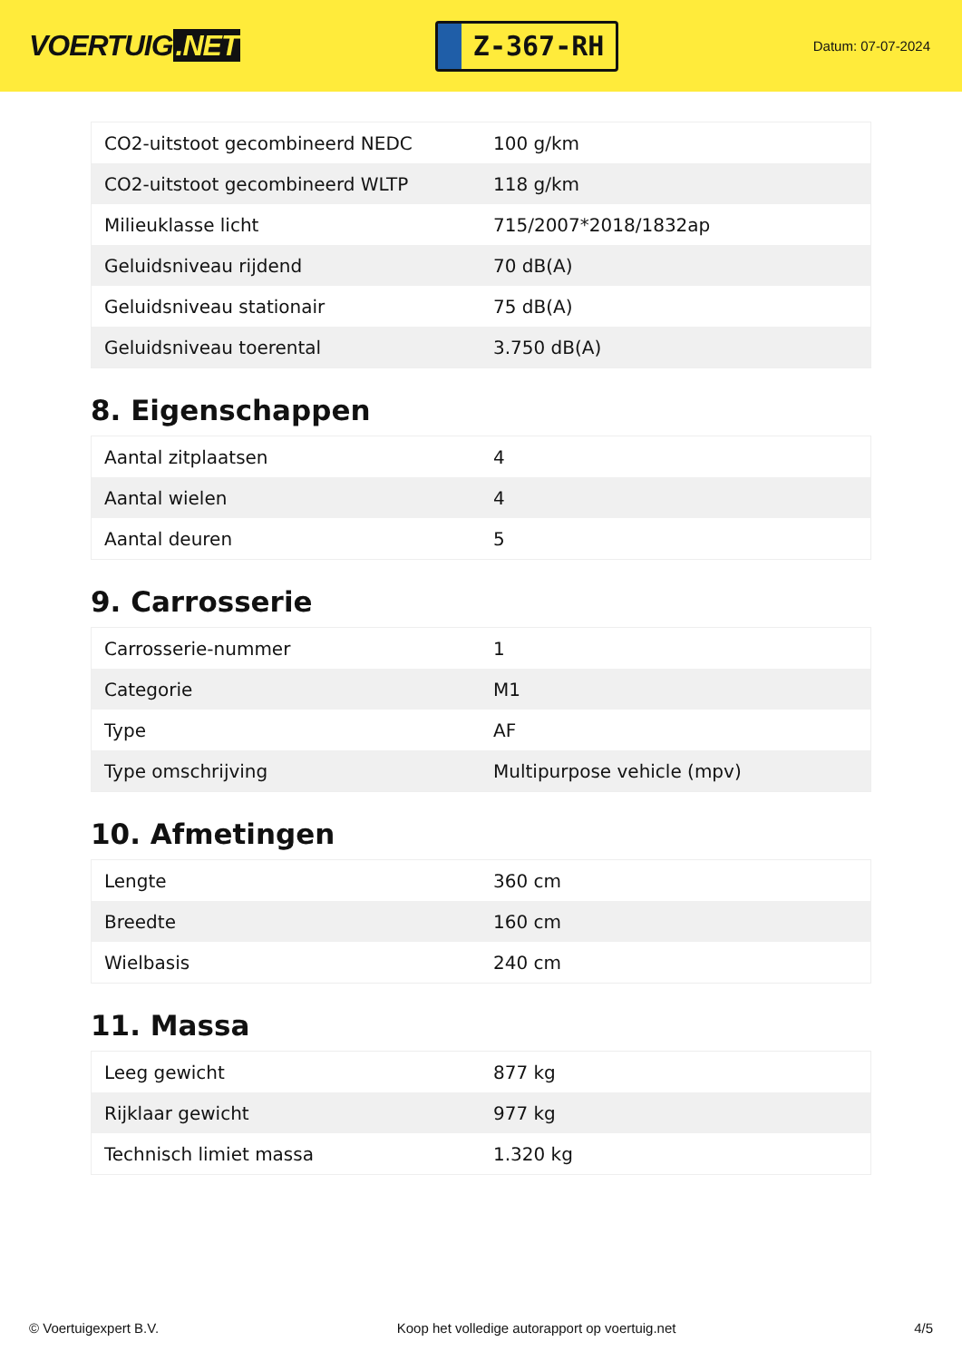VOERTUIG.NET
Z-367-RH
Datum: 07-07-2024
| CO2-uitstoot gecombineerd NEDC | 100 g/km |
| CO2-uitstoot gecombineerd WLTP | 118 g/km |
| Milieuklasse licht | 715/2007*2018/1832ap |
| Geluidsniveau rijdend | 70 dB(A) |
| Geluidsniveau stationair | 75 dB(A) |
| Geluidsniveau toerental | 3.750 dB(A) |
8. Eigenschappen
| Aantal zitplaatsen | 4 |
| Aantal wielen | 4 |
| Aantal deuren | 5 |
9. Carrosserie
| Carrosserie-nummer | 1 |
| Categorie | M1 |
| Type | AF |
| Type omschrijving | Multipurpose vehicle (mpv) |
10. Afmetingen
| Lengte | 360 cm |
| Breedte | 160 cm |
| Wielbasis | 240 cm |
11. Massa
| Leeg gewicht | 877 kg |
| Rijklaar gewicht | 977 kg |
| Technisch limiet massa | 1.320 kg |
© Voertuigexpert B.V. Koop het volledige autorapport op voertuig.net 4/5